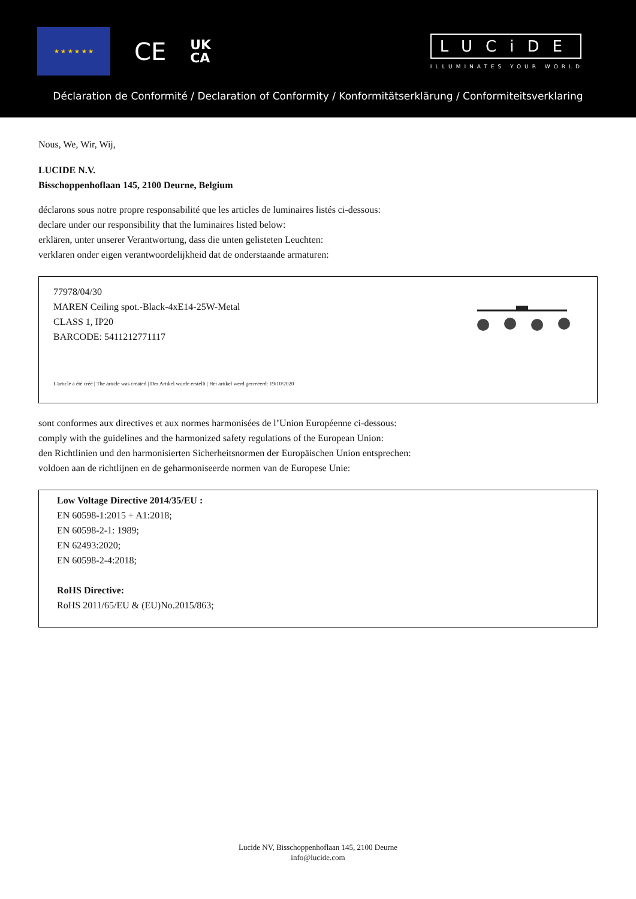★ ★ ★ ★ ★ ★
CE
UK
CA
LUCiDE
ILLUMINATES YOUR WORLD
Déclaration de Conformité / Declaration of Conformity / Konformitätserklärung / Conformiteitsverklaring
Nous, We, Wir, Wij,
LUCIDE N.V.
Bisschoppenhoflaan 145, 2100 Deurne, Belgium
déclarons sous notre propre responsabilité que les articles de luminaires listés ci-dessous:
declare under our responsibility that the luminaires listed below:
erklären, unter unserer Verantwortung, dass die unten gelisteten Leuchten:
verklaren onder eigen verantwoordelijkheid dat de onderstaande armaturen:
77978/04/30
MAREN Ceiling spot.-Black-4xE14-25W-Metal
CLASS 1, IP20
BARCODE: 5411212771117
L'article a été créé | The article was created | Der Artikel wurde erstellt | Het artikel werd gecreëerd: 19/10/2020
sont conformes aux directives et aux normes harmonisées de l’Union Européenne ci-dessous:
comply with the guidelines and the harmonized safety regulations of the European Union:
den Richtlinien und den harmonisierten Sicherheitsnormen der Europäischen Union entsprechen:
voldoen aan de richtlijnen en de geharmoniseerde normen van de Europese Unie:
Low Voltage Directive 2014/35/EU :
EN 60598-1:2015 + A1:2018;
EN 60598-2-1: 1989;
EN 62493:2020;
EN 60598-2-4:2018;
RoHS Directive:
RoHS 2011/65/EU & (EU)No.2015/863;
Lucide NV, Bisschoppenhoflaan 145, 2100 Deurne
info@lucide.com